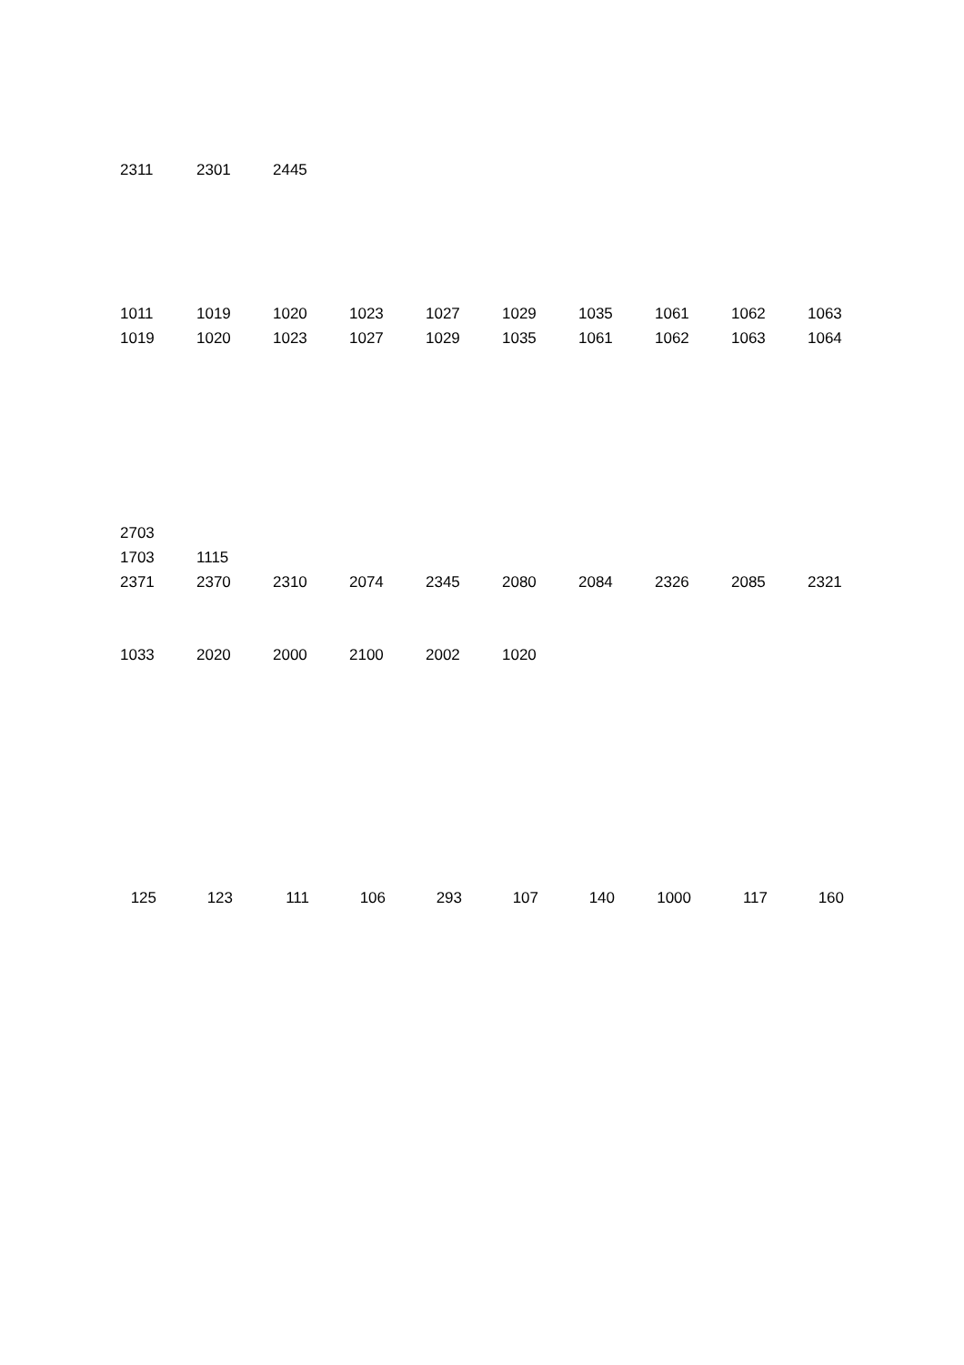| 2311 | 2301 | 2445 |
| 1011 | 1019 | 1020 | 1023 | 1027 | 1029 | 1035 | 1061 | 1062 | 1063 |
| 1019 | 1020 | 1023 | 1027 | 1029 | 1035 | 1061 | 1062 | 1063 | 1064 |
| 2703 | | | | | | | | | |
| 1703 | 1115 | | | | | | | | |
| 2371 | 2370 | 2310 | 2074 | 2345 | 2080 | 2084 | 2326 | 2085 | 2321 |
| 1033 | 2020 | 2000 | 2100 | 2002 | 1020 |
| 125 | 123 | 111 | 106 | 293 | 107 | 140 | 1000 | 117 | 160 |